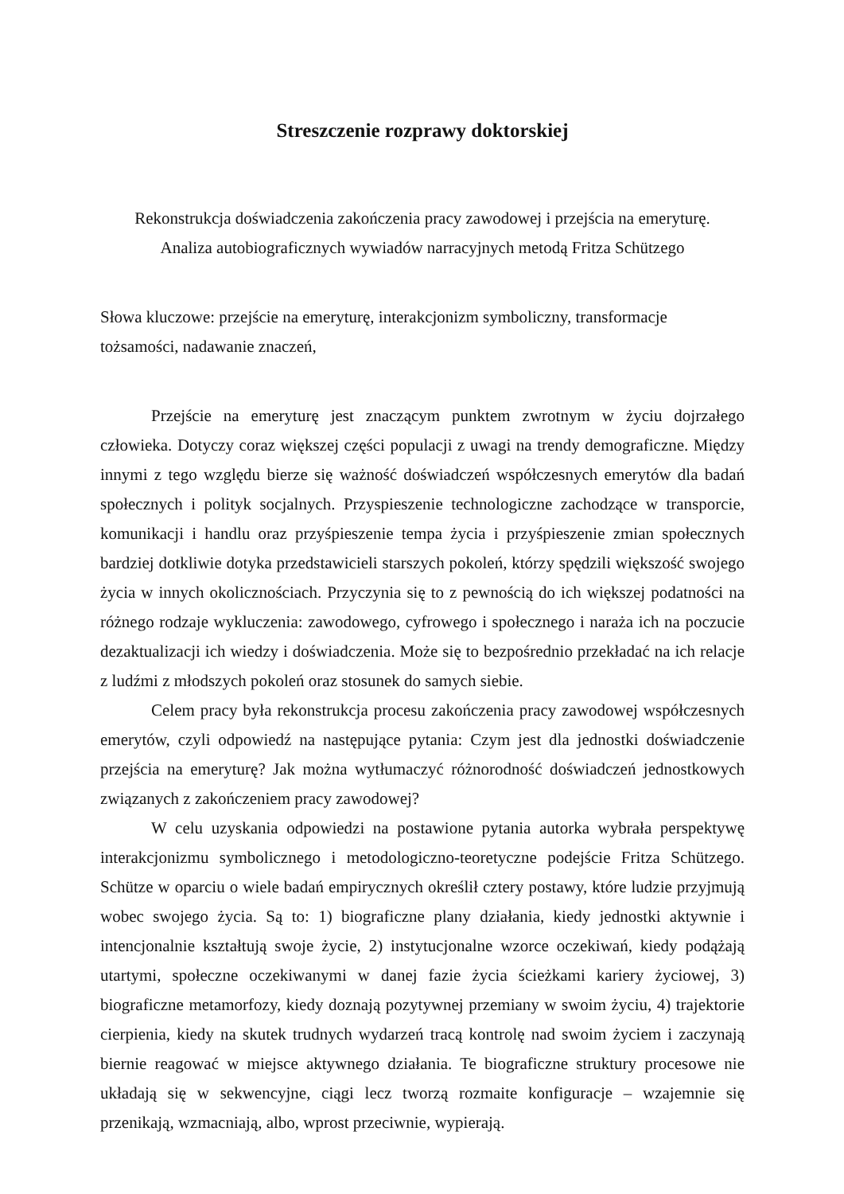Streszczenie rozprawy doktorskiej
Rekonstrukcja doświadczenia zakończenia pracy zawodowej i przejścia na emeryturę.
Analiza autobiograficznych wywiadów narracyjnych metodą Fritza Schützego
Słowa kluczowe: przejście na emeryturę, interakcjonizm symboliczny, transformacje
tożsamości, nadawanie znaczeń,
Przejście na emeryturę jest znaczącym punktem zwrotnym w życiu dojrzałego człowieka. Dotyczy coraz większej części populacji z uwagi na trendy demograficzne. Między innymi z tego względu bierze się ważność doświadczeń współczesnych emerytów dla badań społecznych i polityk socjalnych. Przyspieszenie technologiczne zachodzące w transporcie, komunikacji i handlu oraz przyśpieszenie tempa życia i przyśpieszenie zmian społecznych bardziej dotkliwie dotyka przedstawicieli starszych pokoleń, którzy spędzili większość swojego życia w innych okolicznościach. Przyczynia się to z pewnością do ich większej podatności na różnego rodzaje wykluczenia: zawodowego, cyfrowego i społecznego i naraża ich na poczucie dezaktualizacji ich wiedzy i doświadczenia. Może się to bezpośrednio przekładać na ich relacje z ludźmi z młodszych pokoleń oraz stosunek do samych siebie.
Celem pracy była rekonstrukcja procesu zakończenia pracy zawodowej współczesnych emerytów, czyli odpowiedź na następujące pytania: Czym jest dla jednostki doświadczenie przejścia na emeryturę? Jak można wytłumaczyć różnorodność doświadczeń jednostkowych związanych z zakończeniem pracy zawodowej?
W celu uzyskania odpowiedzi na postawione pytania autorka wybrała perspektywę interakcjonizmu symbolicznego i metodologiczno-teoretyczne podejście Fritza Schützego. Schütze w oparciu o wiele badań empirycznych określił cztery postawy, które ludzie przyjmują wobec swojego życia. Są to: 1) biograficzne plany działania, kiedy jednostki aktywnie i intencjonalnie kształtują swoje życie, 2) instytucjonalne wzorce oczekiwań, kiedy podążają utartymi, społeczne oczekiwanymi w danej fazie życia ścieżkami kariery życiowej, 3) biograficzne metamorfozy, kiedy doznają pozytywnej przemiany w swoim życiu, 4) trajektorie cierpienia, kiedy na skutek trudnych wydarzeń tracą kontrolę nad swoim życiem i zaczynają biernie reagować w miejsce aktywnego działania. Te biograficzne struktury procesowe nie układają się w sekwencyjne, ciągi lecz tworzą rozmaite konfiguracje – wzajemnie się przenikają, wzmacniają, albo, wprost przeciwnie, wypierają.